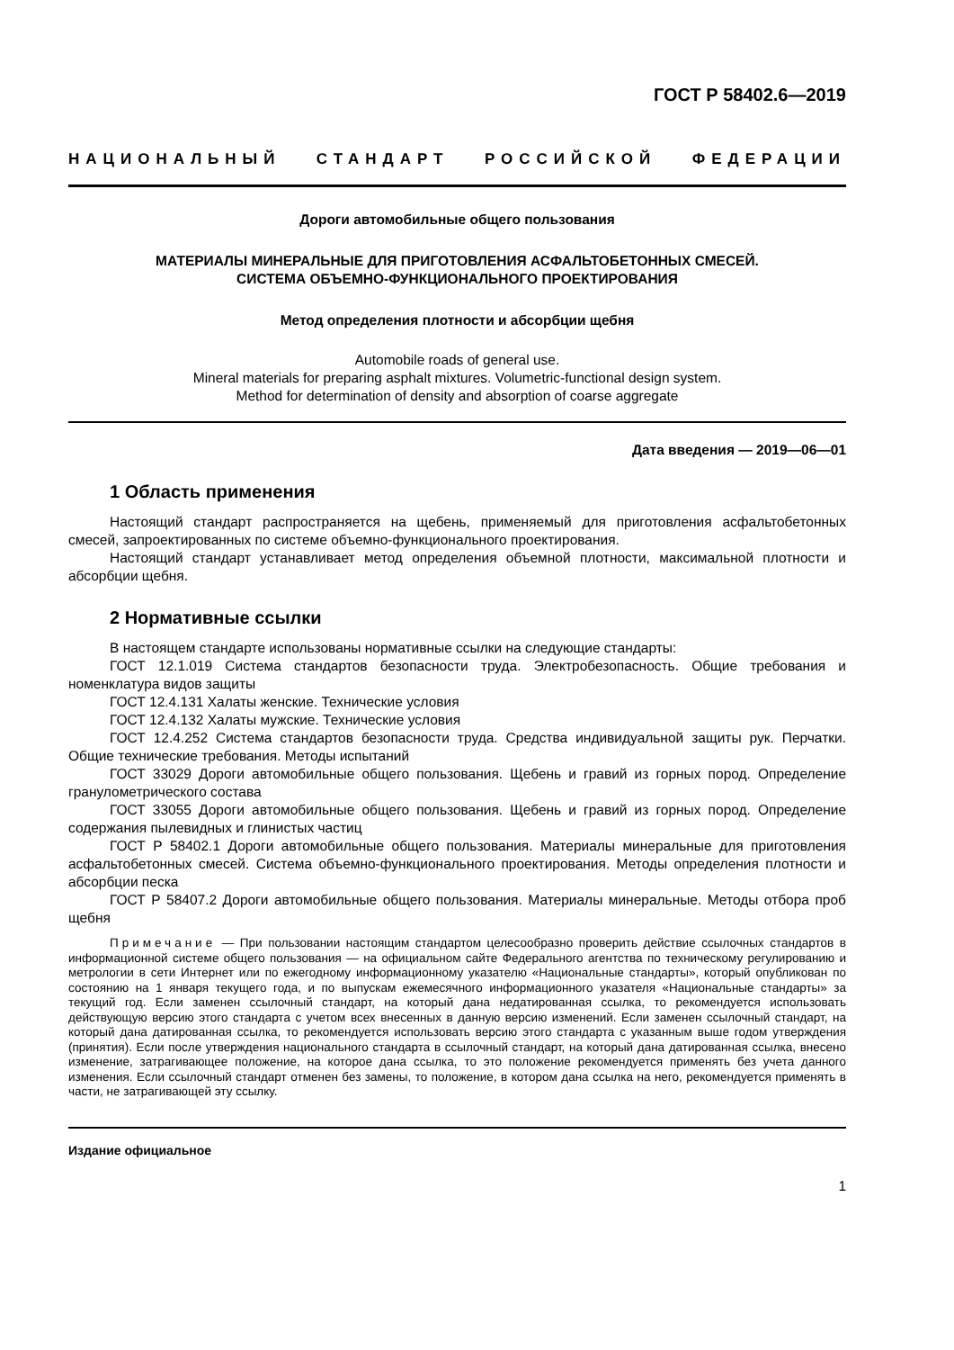ГОСТ Р 58402.6—2019
НАЦИОНАЛЬНЫЙ СТАНДАРТ РОССИЙСКОЙ ФЕДЕРАЦИИ
Дороги автомобильные общего пользования
МАТЕРИАЛЫ МИНЕРАЛЬНЫЕ ДЛЯ ПРИГОТОВЛЕНИЯ АСФАЛЬТОБЕТОННЫХ СМЕСЕЙ.
СИСТЕМА ОБЪЕМНО-ФУНКЦИОНАЛЬНОГО ПРОЕКТИРОВАНИЯ
Метод определения плотности и абсорбции щебня
Automobile roads of general use.
Mineral materials for preparing asphalt mixtures. Volumetric-functional design system.
Method for determination of density and absorption of coarse aggregate
Дата введения — 2019—06—01
1 Область применения
Настоящий стандарт распространяется на щебень, применяемый для приготовления асфальтобетонных смесей, запроектированных по системе объемно-функционального проектирования.
Настоящий стандарт устанавливает метод определения объемной плотности, максимальной плотности и абсорбции щебня.
2 Нормативные ссылки
В настоящем стандарте использованы нормативные ссылки на следующие стандарты:
ГОСТ 12.1.019 Система стандартов безопасности труда. Электробезопасность. Общие требования и номенклатура видов защиты
ГОСТ 12.4.131 Халаты женские. Технические условия
ГОСТ 12.4.132 Халаты мужские. Технические условия
ГОСТ 12.4.252 Система стандартов безопасности труда. Средства индивидуальной защиты рук. Перчатки. Общие технические требования. Методы испытаний
ГОСТ 33029 Дороги автомобильные общего пользования. Щебень и гравий из горных пород. Определение гранулометрического состава
ГОСТ 33055 Дороги автомобильные общего пользования. Щебень и гравий из горных пород. Определение содержания пылевидных и глинистых частиц
ГОСТ Р 58402.1 Дороги автомобильные общего пользования. Материалы минеральные для приготовления асфальтобетонных смесей. Система объемно-функционального проектирования. Методы определения плотности и абсорбции песка
ГОСТ Р 58407.2 Дороги автомобильные общего пользования. Материалы минеральные. Методы отбора проб щебня
Примечание — При пользовании настоящим стандартом целесообразно проверить действие ссылочных стандартов в информационной системе общего пользования — на официальном сайте Федерального агентства по техническому регулированию и метрологии в сети Интернет или по ежегодному информационному указателю «Национальные стандарты», который опубликован по состоянию на 1 января текущего года, и по выпускам ежемесячного информационного указателя «Национальные стандарты» за текущий год. Если заменен ссылочный стандарт, на который дана недатированная ссылка, то рекомендуется использовать действующую версию этого стандарта с учетом всех внесенных в данную версию изменений. Если заменен ссылочный стандарт, на который дана датированная ссылка, то рекомендуется использовать версию этого стандарта с указанным выше годом утверждения (принятия). Если после утверждения национального стандарта в ссылочный стандарт, на который дана датированная ссылка, внесено изменение, затрагивающее положение, на которое дана ссылка, то это положение рекомендуется применять без учета данного изменения. Если ссылочный стандарт отменен без замены, то положение, в котором дана ссылка на него, рекомендуется применять в части, не затрагивающей эту ссылку.
Издание официальное
1